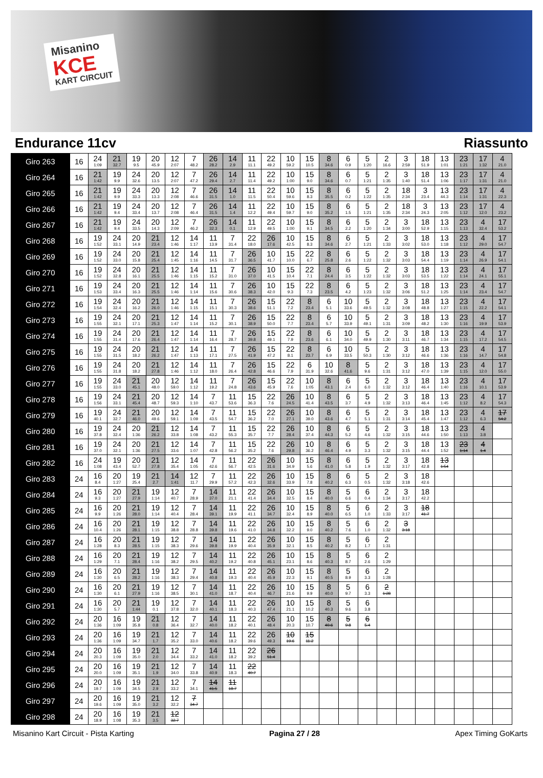Misanino
KCE
KART CIRCUIT
Endurance 11cv Riassunto
| Giro 263 | 16 | 24 1:09 | 21 32.7 | 19 9.5 | 20 45.9 | 12 2:07 | 7 48.2 | 26 28.2 | 14 2.9 | 11 11.1 | 22 49.2 | 10 59.2 | 15 10.5 | 8 34.6 | 6 0.9 | 5 1:20 | 2 16.6 | 3 2:59 | 18 51.9 | 13 1:01 | 23 1:21 | 17 1:32 | 4 21.0 |
| Giro 264 | 16 | 21 1:42 | 19 9.9 | 24 32.6 | 20 13.5 | 12 2:07 | 7 47.2 | 26 29.4 | 14 2.7 | 11 11.4 | 22 49.2 | 10 1:00 | 15 9.0 | 8 34.6 | 6 0.7 | 5 1:21 | 2 1:35 | 3 1:40 | 18 51.4 | 13 1:06 | 23 1:17 | 17 1:31 | 4 21.0 |
| Giro 265 | 16 | 21 1:42 | 19 9.9 | 24 33.3 | 20 13.3 | 12 2:08 | 7 46.6 | 26 31.5 | 14 1.0 | 11 11.5 | 22 50.4 | 10 59.6 | 15 8.3 | 8 35.5 | 6 0.2 | 5 1:22 | 2 1:35 | 18 2:34 | 3 23.4 | 13 44.3 | 23 1:14 | 17 1:31 | 4 22.3 |
| Giro 266 | 16 | 21 1:42 | 19 9.4 | 24 33.4 | 20 13.7 | 12 2:08 | 7 46.4 | 26 31.5 | 14 1.4 | 11 12.2 | 22 49.4 | 10 59.7 | 15 9.0 | 8 35.2 | 6 1.5 | 5 1:21 | 2 1:35 | 18 2:34 | 3 24.3 | 13 2:05 | 23 1:12 | 17 12.0 | 4 23.2 |
| Giro 267 | 16 | 21 1:42 | 19 9.4 | 24 33.5 | 20 14.3 | 12 2:09 | 7 46.2 | 26 32.3 | 14 0.1 | 11 12.9 | 22 49.5 | 10 1:00 | 15 9.1 | 8 34.5 | 6 2.2 | 5 1:20 | 2 1:34 | 3 3:00 | 18 52.9 | 13 1:15 | 23 1:13 | 4 32.4 | 17 53.2 |
| Giro 268 | 16 | 19 1:52 | 24 33.1 | 20 14.9 | 21 23.4 | 12 1:46 | 14 1:17 | 11 13.9 | 7 31.4 | 22 18.0 | 26 17.6 | 10 42.5 | 15 8.3 | 8 34.6 | 6 2.7 | 5 1:21 | 2 1:33 | 3 3:02 | 18 53.0 | 13 1:18 | 23 1:12 | 4 29.0 | 17 54.7 |
| Giro 269 | 16 | 19 1:52 | 24 33.0 | 20 15.8 | 21 25.4 | 12 1:45 | 14 1:16 | 11 14.5 | 7 31.7 | 26 36.5 | 10 41.7 | 15 10.0 | 22 6.7 | 8 25.8 | 6 2.6 | 5 1:22 | 2 1:32 | 3 3:03 | 18 54.4 | 13 1:19 | 23 1:14 | 4 26.9 | 17 54.1 |
| Giro 270 | 16 | 19 1:52 | 24 32.8 | 20 16.1 | 21 25.5 | 12 1:46 | 14 1:15 | 11 15.2 | 7 31.0 | 26 37.0 | 10 41.5 | 15 10.4 | 22 7.1 | 8 24.4 | 6 3.5 | 5 1:22 | 2 1:32 | 3 3:03 | 18 53.5 | 13 1:22 | 23 1:14 | 4 24.1 | 17 55.1 |
| Giro 271 | 16 | 19 1:53 | 24 33.4 | 20 16.3 | 21 25.5 | 12 1:46 | 14 1:14 | 11 15.6 | 7 30.6 | 26 38.3 | 10 42.0 | 15 9.3 | 22 7.3 | 8 23.5 | 6 4.2 | 5 1:23 | 2 1:32 | 3 3:06 | 18 51.2 | 13 1:25 | 23 1:14 | 4 23.4 | 17 54.7 |
| Giro 272 | 16 | 19 1:54 | 24 32.4 | 20 16.2 | 21 26.0 | 12 1:46 | 14 1:15 | 11 15.1 | 7 30.3 | 26 38.6 | 15 51.1 | 22 7.2 | 8 23.4 | 6 5.1 | 10 33.6 | 5 49.5 | 2 1:32 | 3 3:08 | 18 48.8 | 13 1:27 | 23 1:15 | 4 22.2 | 17 54.1 |
| Giro 273 | 16 | 19 1:55 | 24 32.1 | 20 17.1 | 21 25.3 | 12 1:47 | 14 1:14 | 11 15.2 | 7 30.1 | 26 38.9 | 15 50.0 | 22 7.7 | 8 23.4 | 6 5.7 | 10 33.9 | 5 49.1 | 2 1:31 | 3 3:09 | 18 48.2 | 13 1:30 | 23 1:16 | 4 19.9 | 17 53.9 |
| Giro 274 | 16 | 19 1:55 | 24 31.4 | 20 17.6 | 21 26.4 | 12 1:47 | 14 1:14 | 11 16.4 | 7 28.7 | 26 39.8 | 15 49.1 | 22 7.9 | 8 23.6 | 6 6.1 | 10 34.0 | 5 49.9 | 2 1:30 | 3 3:11 | 18 46.7 | 13 1:34 | 23 1:15 | 4 17.2 | 17 54.5 |
| Giro 275 | 16 | 19 1:55 | 24 31.5 | 20 18.2 | 21 26.2 | 12 1:47 | 14 1:13 | 11 17.1 | 7 27.5 | 26 41.9 | 15 47.2 | 22 8.1 | 8 23.7 | 6 6.9 | 10 33.5 | 5 50.3 | 2 1:30 | 3 3:12 | 18 46.6 | 13 1:36 | 23 1:16 | 4 14.7 | 17 54.8 |
| Giro 276 | 16 | 19 1:55 | 24 31.8 | 20 18.2 | 21 27.8 | 12 1:46 | 14 1:12 | 11 18.0 | 7 26.4 | 26 42.8 | 15 46.6 | 22 7.9 | 6 31.9 | 10 32.6 | 8 41.6 | 5 9.6 | 2 1:31 | 3 3:12 | 18 47.0 | 13 1:39 | 23 1:15 | 4 12.0 | 17 55.0 |
| Giro 277 | 16 | 19 1:55 | 24 33.0 | 21 45.1 | 20 48.0 | 12 59.0 | 14 1:12 | 11 19.2 | 7 24.8 | 26 43.6 | 15 45.9 | 22 7.6 | 10 1:05 | 8 43.1 | 6 2.4 | 5 6.0 | 2 1:32 | 3 3:12 | 18 46.4 | 13 1:40 | 23 1:16 | 4 10.1 | 17 53.9 |
| Giro 278 | 16 | 19 1:56 | 24 33.1 | 21 45.4 | 20 48.7 | 12 59.3 | 14 1:10 | 7 43.7 | 11 53.6 | 15 36.3 | 22 7.6 | 26 24.5 | 10 41.4 | 8 43.5 | 6 3.7 | 5 4.9 | 2 1:32 | 3 3:13 | 18 46.4 | 13 1:45 | 23 1:12 | 4 8.2 | 17 54.3 |
| Giro 279 | 16 | 19 40.1 | 24 32.7 | 21 46.0 | 20 49.6 | 12 59.1 | 14 1:09 | 7 43.5 | 11 54.7 | 15 36.2 | 22 7.0 | 26 27.1 | 10 39.0 | 8 43.6 | 6 4.7 | 5 5.1 | 2 1:31 | 3 3:14 | 18 45.4 | 13 1:47 | 23 1:12 | 4 6.3 | 17 54.2 |
| Giro 280 | 16 | 19 37.8 | 24 32.4 | 20 1:36 | 21 26.2 | 12 33.8 | 14 1:08 | 7 43.2 | 11 55.3 | 15 35.7 | 22 7.7 | 26 28.4 | 10 37.4 | 8 44.3 | 6 5.2 | 5 4.6 | 2 1:32 | 3 3:15 | 18 44.6 | 13 1:50 | 23 1:13 | 4 3.8 | |
| Giro 281 | 16 | 19 37.0 | 24 32.1 | 20 1:36 | 21 27.5 | 12 33.6 | 14 1:07 | 7 42.8 | 11 56.2 | 15 35.2 | 22 7.6 | 26 29.8 | 10 36.2 | 8 46.4 | 6 4.9 | 5 3.3 | 2 1:32 | 3 3:15 | 18 44.4 | 13 1:52 | 23 1:14 | 4 1.4 | |
| Giro 282 | 16 | 24 1:08 | 19 43.4 | 20 52.7 | 21 27.8 | 12 35.4 | 14 1:05 | 7 42.6 | 11 56.7 | 22 42.5 | 26 31.6 | 10 34.9 | 15 5.6 | 8 41.0 | 6 5.8 | 5 1.9 | 2 1:32 | 3 3:17 | 18 42.8 | 13 1:54 | | | |
| Giro 283 | 24 | 16 8.4 | 20 1:27 | 19 25.4 | 21 2.7 | 14 1:41 | 12 11.7 | 7 29.9 | 11 57.2 | 22 42.3 | 26 32.6 | 10 33.9 | 15 7.8 | 8 40.2 | 6 6.3 | 5 0.5 | 2 1:32 | 3 3:18 | 18 42.6 | | | | |
| Giro 284 | 24 | 16 9.3 | 20 1:27 | 21 27.9 | 19 1:14 | 12 40.7 | 7 28.9 | 14 37.0 | 11 21.1 | 22 41.4 | 26 34.4 | 10 32.5 | 15 8.4 | 8 40.0 | 5 6.6 | 6 0.4 | 2 1:34 | 3 3:17 | 18 42.2 | | | | |
| Giro 285 | 24 | 16 9.9 | 20 1:26 | 21 28.0 | 19 1:14 | 12 40.4 | 7 28.4 | 14 39.1 | 11 19.9 | 22 41.1 | 26 34.7 | 10 32.4 | 15 8.9 | 8 40.0 | 5 6.5 | 6 1.0 | 2 1:33 | 3 3:17 | 18 41.7 | | | | |
| Giro 286 | 24 | 16 10.4 | 20 1:26 | 21 28.1 | 19 1:15 | 12 38.8 | 7 28.8 | 14 39.8 | 11 19.6 | 22 41.0 | 26 34.8 | 10 32.2 | 15 9.0 | 8 40.2 | 5 7.6 | 6 1.0 | 2 1:32 | 3 3:18 | | | | | |
| Giro 287 | 24 | 16 1:28 | 20 8.3 | 21 28.5 | 19 1:15 | 12 38.3 | 7 29.6 | 14 39.8 | 11 19.9 | 22 40.4 | 26 35.9 | 10 32.1 | 15 8.5 | 8 40.2 | 5 8.2 | 6 1.7 | 2 1:31 | | | | | | |
| Giro 288 | 24 | 16 1:29 | 20 7.1 | 21 28.4 | 19 1:16 | 12 38.2 | 7 29.5 | 14 40.2 | 11 19.2 | 22 40.8 | 26 45.1 | 10 23.1 | 15 8.6 | 8 40.3 | 5 8.7 | 6 2.6 | 2 1:29 | | | | | | |
| Giro 289 | 24 | 16 1:30 | 20 6.5 | 21 28.2 | 19 1:16 | 12 38.3 | 7 29.4 | 14 40.8 | 11 19.3 | 22 40.4 | 26 45.9 | 10 22.3 | 15 9.1 | 8 40.5 | 5 8.9 | 6 3.3 | 2 1:28 | | | | | | |
| Giro 290 | 24 | 16 1:30 | 20 6.1 | 21 27.9 | 19 1:16 | 12 38.5 | 7 30.1 | 14 41.0 | 11 18.7 | 22 40.4 | 26 46.7 | 10 21.6 | 15 9.9 | 8 40.0 | 5 9.7 | 6 3.3 | 2 1:28 | | | | | | |
| Giro 291 | 24 | 16 1:30 | 20 5.7 | 21 1:44 | 19 0.1 | 12 37.8 | 7 32.0 | 14 40.1 | 11 18.3 | 22 40.3 | 26 47.4 | 10 21.1 | 15 10.2 | 8 40.3 | 5 9.6 | 6 3.8 | | | | | | | |
| Giro 292 | 24 | 20 1:36 | 16 1:09 | 19 35.8 | 21 0.8 | 12 36.4 | 7 32.7 | 14 40.0 | 11 18.2 | 22 40.1 | 26 48.4 | 10 20.3 | 15 10.7 | 8 40.6 | 5 9.8 | 6 5.4 | | | | | | | |
| Giro 293 | 24 | 20 1:36 | 16 1:09 | 19 34.7 | 21 1.7 | 12 35.2 | 7 33.0 | 14 40.6 | 11 18.2 | 22 39.6 | 26 49.3 | 10 19.6 | 15 11.2 | | | | | | | | | | |
| Giro 294 | 24 | 20 20.3 | 16 1:09 | 19 35.0 | 21 2.0 | 12 34.4 | 7 33.2 | 14 41.0 | 11 18.2 | 22 39.2 | 26 51.4 | | | | | | | | | | | | |
| Giro 295 | 24 | 20 20.0 | 16 1:09 | 19 35.1 | 21 1.9 | 12 34.0 | 7 33.8 | 14 40.9 | 11 18.3 | 22 40.7 | | | | | | | | | | | | | |
| Giro 296 | 24 | 20 19.7 | 16 1:09 | 19 34.5 | 21 2.9 | 12 33.2 | 7 34.1 | 14 41.5 | 11 18.7 | | | | | | | | | | | | | | |
| Giro 297 | 24 | 20 19.6 | 16 1:09 | 19 35.0 | 21 3.2 | 12 32.2 | 7 34.7 | | | | | | | | | | | | | | | | |
| Giro 298 | 24 | 20 18.9 | 16 1:08 | 19 35.3 | 21 3.5 | 12 32.7 | | | | | | | | | | | | | | | | | |
Misanino Kart Circuit - Pista Karting Pagina 27 / 28 Apex Timing GoKarts